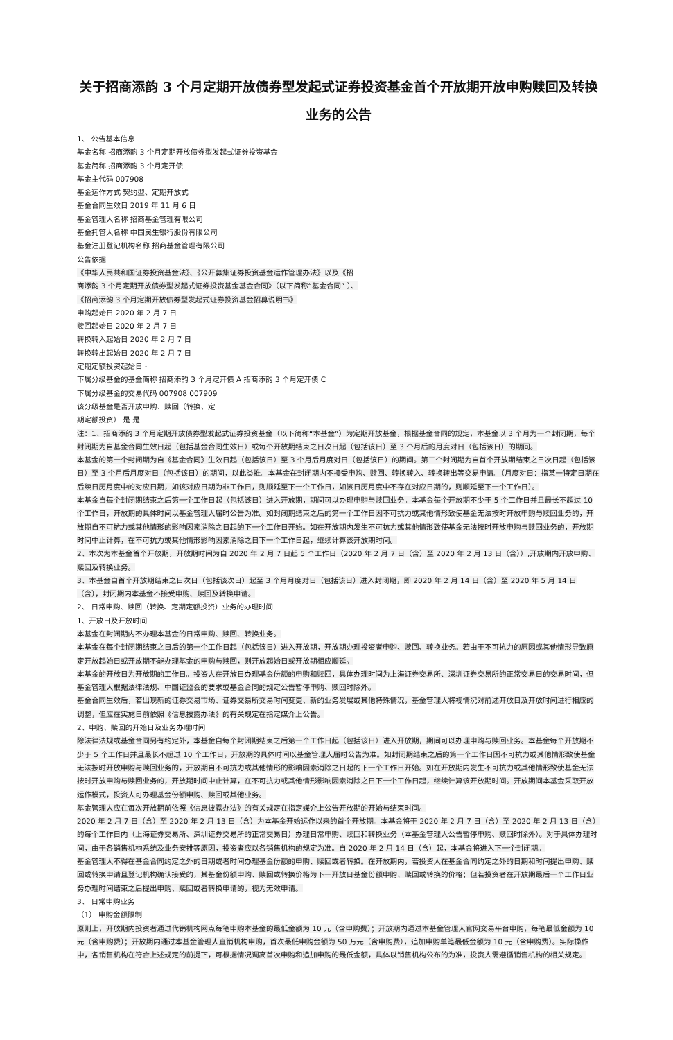关于招商添韵 3 个月定期开放债券型发起式证券投资基金首个开放期开放申购赎回及转换业务的公告
1、 公告基本信息
基金名称 招商添韵 3 个月定期开放债券型发起式证券投资基金
基金简称 招商添韵 3 个月定开债
基金主代码 007908
基金运作方式 契约型、定期开放式
基金合同生效日 2019 年 11 月 6 日
基金管理人名称 招商基金管理有限公司
基金托管人名称 中国民生银行股份有限公司
基金注册登记机构名称 招商基金管理有限公司
公告依据
《中华人民共和国证券投资基金法》、《公开募集证券投资基金运作管理办法》以及《招
商添韵 3 个月定期开放债券型发起式证券投资基金基金合同》（以下简称“基金合同” ）、
《招商添韵 3 个月定期开放债券型发起式证券投资基金招募说明书》
申购起始日 2020 年 2 月 7 日
赎回起始日 2020 年 2 月 7 日
转换转入起始日 2020 年 2 月 7 日
转换转出起始日 2020 年 2 月 7 日
定期定额投资起始日 -
下属分级基金的基金简称 招商添韵 3 个月定开债 A 招商添韵 3 个月定开债 C
下属分级基金的交易代码 007908 007909
该分级基金是否开放申购、赎回（转换、定
期定额投资） 是 是
注：1、招商添韵 3 个月定期开放债券型发起式证券投资基金（以下简称“本基金”）为定期开放基金，根据基金合同的规定，本基金以 3 个月为一个封闭期，每个封闭期为自基金合同生效日起（包括基金合同生效日）或每个开放期结束之日次日起（包括该日）至 3 个月后的月度对日（包括该日）的期间。
本基金的第一个封闭期为自《基金合同》生效日起（包括该日）至 3 个月后月度对日（包括该日）的期间。第二个封闭期为自首个开放期结束之日次日起（包括该日）至 3 个月后月度对日（包括该日）的期间，以此类推。本基金在封闭期内不接受申购、赎回、转换转入、转换转出等交易申请。（月度对日：指某一特定日期在后续日历月度中的对应日期，如该对应日期为非工作日，则顺延至下一个工作日，如该日历月度中不存在对应日期的，则顺延至下一个工作日）。
本基金自每个封闭期结束之后第一个工作日起（包括该日）进入开放期，期间可以办理申购与赎回业务。本基金每个开放期不少于 5 个工作日并且最长不超过 10 个工作日，开放期的具体时间以基金管理人届时公告为准。如封闭期结束之后的第一个工作日因不可抗力或其他情形致使基金无法按时开放申购与赎回业务的，开放期自不可抗力或其他情形的影响因素消除之日起的下一个工作日开始。如在开放期内发生不可抗力或其他情形致使基金无法按时开放申购与赎回业务的，开放期时间中止计算，在不可抗力或其他情形影响因素消除之日下一个工作日起，继续计算该开放期时间。
2、本次为本基金首个开放期，开放期时间为自 2020 年 2 月 7 日起 5 个工作日（2020 年 2 月 7 日（含）至 2020 年 2 月 13 日（含））,开放期内开放申购、赎回及转换业务。
3、本基金自首个开放期结束之日次日（包括该次日）起至 3 个月月度对日（包括该日）进入封闭期，即 2020 年 2 月 14 日（含）至 2020 年 5 月 14 日（含），封闭期内本基金不接受申购、赎回及转换申请。
2、 日常申购、赎回（转换、定期定额投资）业务的办理时间
1、开放日及开放时间
本基金在封闭期内不办理本基金的日常申购、赎回、转换业务。
本基金在每个封闭期结束之日后的第一个工作日起（包括该日）进入开放期，开放期办理投资者申购、赎回、转换业务。若由于不可抗力的原因或其他情形导致原定开放起始日或开放期不能办理基金的申购与赎回，则开放起始日或开放期相应顺延。
本基金的开放日为开放期的工作日。投资人在开放日办理基金份额的申购和赎回，具体办理时间为上海证券交易所、深圳证券交易所的正常交易日的交易时间，但基金管理人根据法律法规、中国证监会的要求或基金合同的规定公告暂停申购、赎回时除外。
基金合同生效后，若出现新的证券交易市场、证券交易所交易时间变更、新的业务发展或其他特殊情况，基金管理人将视情况对前述开放日及开放时间进行相应的调整，但应在实施日前依照《信息披露办法》的有关规定在指定媒介上公告。
2、申购、赎回的开始日及业务办理时间
除法律法规或基金合同另有约定外，本基金自每个封闭期结束之后第一个工作日起（包括该日）进入开放期，期间可以办理申购与赎回业务。本基金每个开放期不少于 5 个工作日并且最长不超过 10 个工作日，开放期的具体时间以基金管理人届时公告为准。如封闭期结束之后的第一个工作日因不可抗力或其他情形致使基金无法按时开放申购与赎回业务的，开放期自不可抗力或其他情形的影响因素消除之日起的下一个工作日开始。如在开放期内发生不可抗力或其他情形致使基金无法按时开放申购与赎回业务的，开放期时间中止计算，在不可抗力或其他情形影响因素消除之日下一个工作日起，继续计算该开放期时间。开放期间本基金采取开放运作模式，投资人可办理基金份额申购、赎回或其他业务。
基金管理人应在每次开放期前依照《信息披露办法》的有关规定在指定媒介上公告开放期的开始与结束时间。
2020 年 2 月 7 日（含）至 2020 年 2 月 13 日（含）为本基金开始运作以来的首个开放期。本基金将于 2020 年 2 月 7 日（含）至 2020 年 2 月 13 日（含）的每个工作日内（上海证券交易所、深圳证券交易所的正常交易日）办理日常申购、赎回和转换业务（本基金管理人公告暂停申购、赎回时除外）。对于具体办理时间，由于各销售机构系统及业务安排等原因，投资者应以各销售机构的规定为准。自 2020 年 2 月 14 日（含）起，本基金将进入下一个封闭期。
基金管理人不得在基金合同约定之外的日期或者时间办理基金份额的申购、赎回或者转换。在开放期内，若投资人在基金合同约定之外的日期和时间提出申购、赎回或转换申请且登记机构确认接受的，其基金份额申购、赎回或转换价格为下一开放日基金份额申购、赎回或转换的价格；但若投资者在开放期最后一个工作日业务办理时间结束之后提出申购、赎回或者转换申请的，视为无效申请。
3、 日常申购业务
（1） 申购金额限制
原则上，开放期内投资者通过代销机构网点每笔申购本基金的最低金额为 10 元（含申购费）；开放期内通过本基金管理人官网交易平台申购，每笔最低金额为 10 元（含申购费）；开放期内通过本基金管理人直销机构申购，首次最低申购金额为 50 万元（含申购费），追加申购单笔最低金额为 10 元（含申购费）。实际操作中，各销售机构在符合上述规定的前提下，可根据情况调高首次申购和追加申购的最低金额，具体以销售机构公布的为准，投资人需遵循销售机构的相关规定。